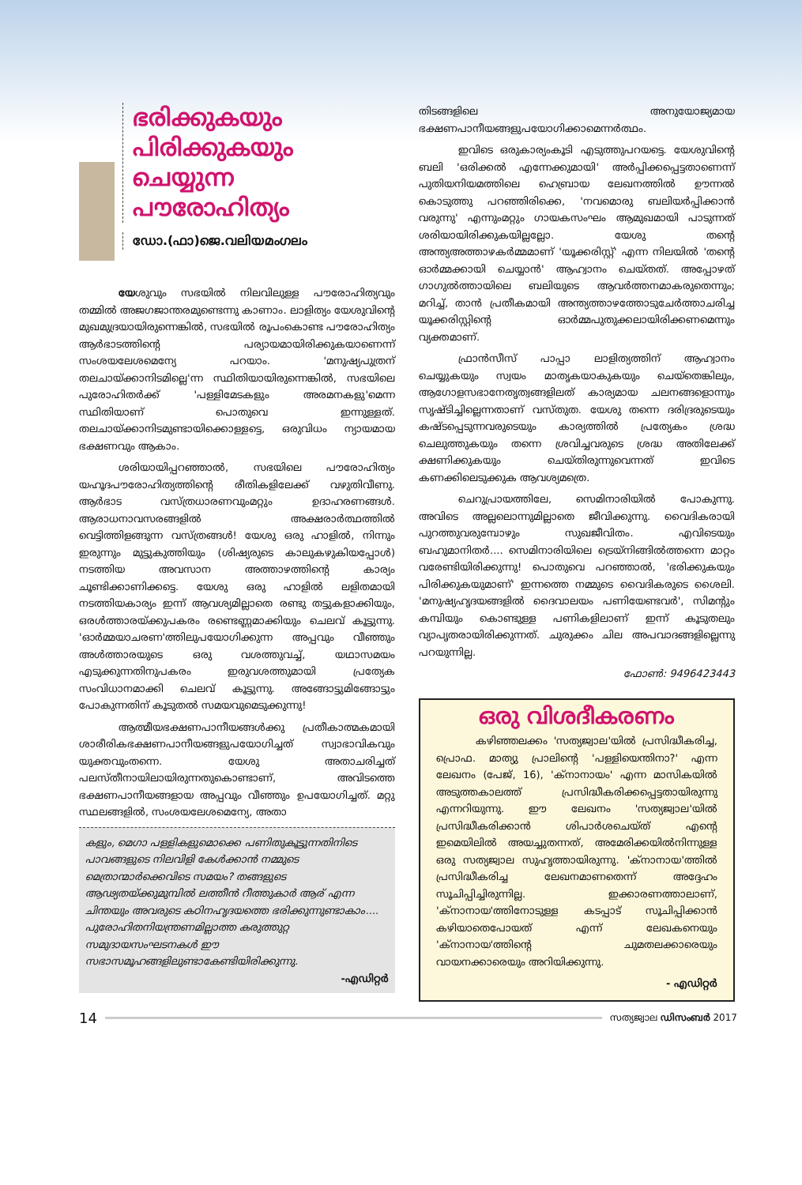ഭരിക്കുകയും പിരിക്കുകയും ചെയ്യുന്ന പൗരോഹിത്യം
ഡോ.(ഫാ)ജെ.വലിയമംഗലം
യേശുവും സഭയിൽ നിലവിലുള്ള പൗരോഹിത്യവും തമ്മിൽ അജഗജാന്തരമുണ്ടെന്നു കാണാം. ലാളിത്യം യേശുവിന്റെ മുഖമുദ്രയായിരുന്നെങ്കിൽ, സഭയിൽ രൂപംകൊണ്ട പൗരോഹിത്യം ആർഭാടത്തിന്റെ പര്യായമായിരിക്കുകയാണെന്ന് സംശയലേശമെന്യേ പറയാം. 'മനുഷ്യപുത്രന് തലചായ്ക്കാനിടമില്ലെ'ന്ന സ്ഥിതിയായിരുന്നെങ്കിൽ, സഭയിലെ പുരോഹിതർക്ക് 'പള്ളിമേടകളും അരമനകളു'മെന്ന സ്ഥിതിയാണ് പൊതുവെ ഇന്നുള്ളത്. തലചായ്ക്കാനിടമുണ്ടായിക്കൊള്ളട്ടെ, ഒരുവിധം ന്യായമായ ഭക്ഷണവും ആകാം.
ശരിയായിപ്പറഞ്ഞാൽ, സഭയിലെ പൗരോഹിത്യം യഹൂദപൗരോഹിത്യത്തിന്റെ രീതികളിലേക്ക് വഴുതിവീണു. ആർഭാട വസ്ത്രധാരണവുംമറ്റും ഉദാഹരണങ്ങൾ. ആരാധനാവസരങ്ങളിൽ അക്ഷരാർത്ഥത്തിൽ വെട്ടിത്തിളങ്ങുന്ന വസ്ത്രങ്ങൾ! യേശു ഒരു ഹാളിൽ, നിന്നും ഇരുന്നും മുട്ടുകുത്തിയും (ശിഷ്യരുടെ കാലുകഴുകിയപ്പോൾ) നടത്തിയ അവസാന അത്താഴത്തിന്റെ കാര്യം ചൂണ്ടിക്കാണിക്കട്ടെ. യേശു ഒരു ഹാളിൽ ലളിതമായി നടത്തിയകാര്യം ഇന്ന് ആവശ്യമില്ലാതെ രണ്ടു തട്ടുകളാക്കിയും, ഒരൾത്താരയ്ക്കുപകരം രണ്ടെണ്ണമാക്കിയും ചെലവ് കൂട്ടുന്നു. 'ഓർമ്മയാചരണ'ത്തിലുപയോഗിക്കുന്ന അപ്പവും വീഞ്ഞും അൾത്താരയുടെ ഒരു വശത്തുവച്ച്, യഥാസമയം എടുക്കുന്നതിനുപകരം ഇരുവശത്തുമായി പ്രത്യേക സംവിധാനമാക്കി ചെലവ് കൂട്ടുന്നു. അങ്ങോട്ടുമിങ്ങോട്ടും പോകുന്നതിന് കൂടുതൽ സമയവുമെടുക്കുന്നു!
ആത്മീയഭക്ഷണപാനീയങ്ങൾക്കു പ്രതീകാത്മകമായി ശാരീരികഭക്ഷണപാനീയങ്ങളുപയോഗിച്ചത് സ്വാഭാവികവും യുക്തവുംതന്നെ. യേശു അതാചരിച്ചത് പലസ്തീനായിലായിരുന്നതുകൊണ്ടാണ്, അവിടത്തെ ഭക്ഷണപാനീയങ്ങളായ അപ്പവും വീഞ്ഞും ഉപയോഗിച്ചത്. മറ്റു സ്ഥലങ്ങളിൽ, സംശയലേശമെന്യേ, അതാ
കളും, മെഗാ പള്ളികളുമൊക്കെ പണിതുകൂട്ടുന്നതിനിടെ പാവങ്ങളുടെ നിലവിളി കേൾക്കാൻ നമ്മുടെ മെത്രാന്മാർക്കെവിടെ സമയം? തങ്ങളുടെ ആഢ്യതയ്ക്കുമുമ്പിൽ ലത്തീൻ റീത്തുകാർ ആര് എന്ന ചിന്തയും അവരുടെ കഠിനഹൃദയത്തെ ഭരിക്കുന്നുണ്ടാകാം....
പുരോഹിതനിയന്ത്രണമില്ലാത്ത കരുത്തുറ്റ സമുദായസംഘടനകൾ ഈ സഭാസമൂഹങ്ങളിലുണ്ടാകേണ്ടിയിരിക്കുന്നു.
-എഡിറ്റർ
തിടങ്ങളിലെ അനുയോജ്യമായ ഭക്ഷണപാനീയങ്ങളുപയോഗിക്കാമെന്നർത്ഥം.
ഇവിടെ ഒരുകാര്യംകൂടി എടുത്തുപറയട്ടെ. യേശുവിന്റെ ബലി 'ഒരിക്കൽ എന്നേക്കുമായി' അർപ്പിക്കപ്പെട്ടതാണെന്ന് പുതിയനിയമത്തിലെ ഹെബ്രായ ലേഖനത്തിൽ ഊന്നൽ കൊടുത്തു പറഞ്ഞിരിക്കെ, 'നവമൊരു ബലിയർപ്പിക്കാൻ വരുന്നു' എന്നുംമറ്റും ഗായകസംഘം ആമുഖമായി പാടുന്നത് ശരിയായിരിക്കുകയില്ലല്ലോ. യേശു തന്റെ അന്ത്യഅത്താഴകർമ്മമാണ് 'യൂക്കരിസ്റ്റ്' എന്ന നിലയിൽ 'തന്റെ ഓർമ്മക്കായി ചെയ്യാൻ' ആഹ്വാനം ചെയ്തത്. അപ്പോഴത് ഗാഗുൽത്തായിലെ ബലിയുടെ ആവർത്തനമാകരുതെന്നും; മറിച്ച്, താൻ പ്രതീകമായി അന്ത്യത്താഴത്തോടുചേർത്താചരിച്ച യൂക്കരിസ്റ്റിന്റെ ഓർമ്മപുതുക്കലായിരിക്കണമെന്നും വ്യക്തമാണ്.
ഫ്രാൻസീസ് പാപ്പാ ലാളിത്യത്തിന് ആഹ്വാനം ചെയ്യുകയും സ്വയം മാതൃകയാകുകയും ചെയ്തെങ്കിലും, ആഗോളസഭാനേതൃത്വങ്ങളിലത് കാര്യമായ ചലനങ്ങളൊന്നും സൃഷ്ടിച്ചില്ലെന്നതാണ് വസ്തുത. യേശു തന്നെ ദരിദ്രരുടെയും കഷ്ടപ്പെടുന്നവരുടെയും കാര്യത്തിൽ പ്രത്യേകം ശ്രദ്ധ ചെലുത്തുകയും തന്നെ ശ്രവിച്ചവരുടെ ശ്രദ്ധ അതിലേക്ക് ക്ഷണിക്കുകയും ചെയ്തിരുന്നുവെന്നത് ഇവിടെ കണക്കിലെടുക്കുക ആവശ്യമത്രെ.
ചെറുപ്രായത്തിലേ, സെമിനാരിയിൽ പോകുന്നു. അവിടെ അല്ലലൊന്നുമില്ലാതെ ജീവിക്കുന്നു. വൈദികരായി പുറത്തുവരുമ്പോഴും സുഖജീവിതം. എവിടെയും ബഹുമാനിതർ.... സെമിനാരിയിലെ ട്രെയ്നിങ്ങിൽത്തന്നെ മാറ്റം വരേണ്ടിയിരിക്കുന്നു! പൊതുവെ പറഞ്ഞാൽ, 'ഭരിക്കുകയും പിരിക്കുകയുമാണ്' ഇന്നത്തെ നമ്മുടെ വൈദികരുടെ ശൈലി. 'മനുഷ്യഹൃദയങ്ങളിൽ ദൈവാലയം പണിയേണ്ടവർ', സിമന്റും കമ്പിയും കൊണ്ടുള്ള പണികളിലാണ് ഇന്ന് കൂടുതലും വ്യാപൃതരായിരിക്കുന്നത്. ചുരുക്കം ചില അപവാദങ്ങളില്ലെന്നു പറയുന്നില്ല.
ഫോൺ: 9496423443
ഒരു വിശദീകരണം
കഴിഞ്ഞലക്കം 'സത്യജ്വാല'യിൽ പ്രസിദ്ധീകരിച്ച, പ്രൊഫ. മാത്യു പ്രാലിന്റെ 'പള്ളിയെന്തിനാ?' എന്ന ലേഖനം (പേജ്, 16), 'ക്നാനായം' എന്ന മാസികയിൽ അടുത്തകാലത്ത് പ്രസിദ്ധീകരിക്കപ്പെട്ടതായിരുന്നു എന്നറിയുന്നു. ഈ ലേഖനം 'സത്യജ്വാല'യിൽ പ്രസിദ്ധീകരിക്കാൻ ശിപാർശചെയ്ത് എന്റെ ഇമെയിലിൽ അയച്ചുതന്നത്, അമേരിക്കയിൽനിന്നുള്ള ഒരു സത്യജ്വാല സുഹൃത്തായിരുന്നു. 'ക്നാനായ'ത്തിൽ പ്രസിദ്ധീകരിച്ച ലേഖനമാണതെന്ന് അദ്ദേഹം സൂചിപ്പിച്ചിരുന്നില്ല. ഇക്കാരണത്താലാണ്, 'ക്നാനായ'ത്തിനോടുള്ള കടപ്പാട് സൂചിപ്പിക്കാൻ കഴിയാതെപോയത് എന്ന് ലേഖകനെയും 'ക്നാനായ'ത്തിന്റെ ചുമതലക്കാരെയും വായനക്കാരെയും അറിയിക്കുന്നു.
- എഡിറ്റർ
14
സത്യജ്വാല ഡിസംബർ 2017